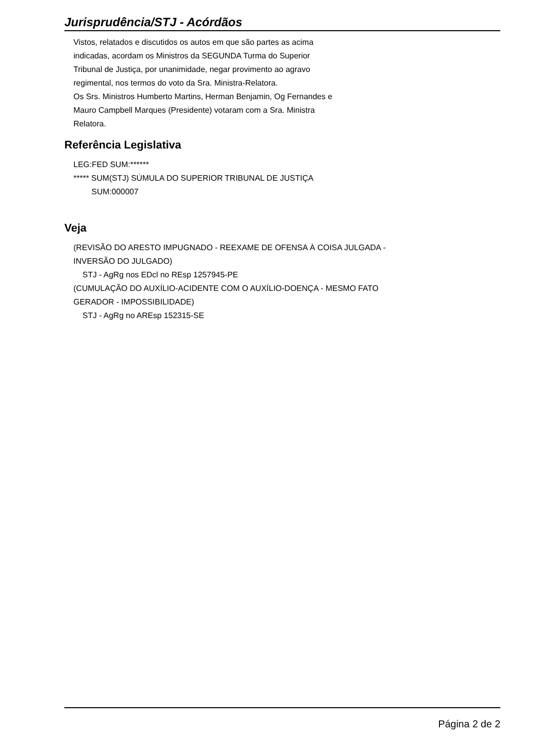Jurisprudência/STJ - Acórdãos
Vistos, relatados e discutidos os autos em que são partes as acima
indicadas, acordam os Ministros da SEGUNDA Turma do Superior
Tribunal de Justiça, por unanimidade, negar provimento ao agravo
regimental, nos termos do voto da Sra. Ministra-Relatora.
Os Srs. Ministros Humberto Martins, Herman Benjamin, Og Fernandes e
Mauro Campbell Marques (Presidente) votaram com a Sra. Ministra
Relatora.
Referência Legislativa
LEG:FED SUM:******
***** SUM(STJ) SÚMULA DO SUPERIOR TRIBUNAL DE JUSTIÇA
SUM:000007
Veja
(REVISÃO DO ARESTO IMPUGNADO - REEXAME DE OFENSA À COISA JULGADA -
INVERSÃO DO JULGADO)
STJ - AgRg nos EDcl no REsp 1257945-PE
(CUMULAÇÃO DO AUXÍLIO-ACIDENTE COM O AUXÍLIO-DOENÇA - MESMO FATO
GERADOR - IMPOSSIBILIDADE)
STJ - AgRg no AREsp 152315-SE
Página 2 de 2